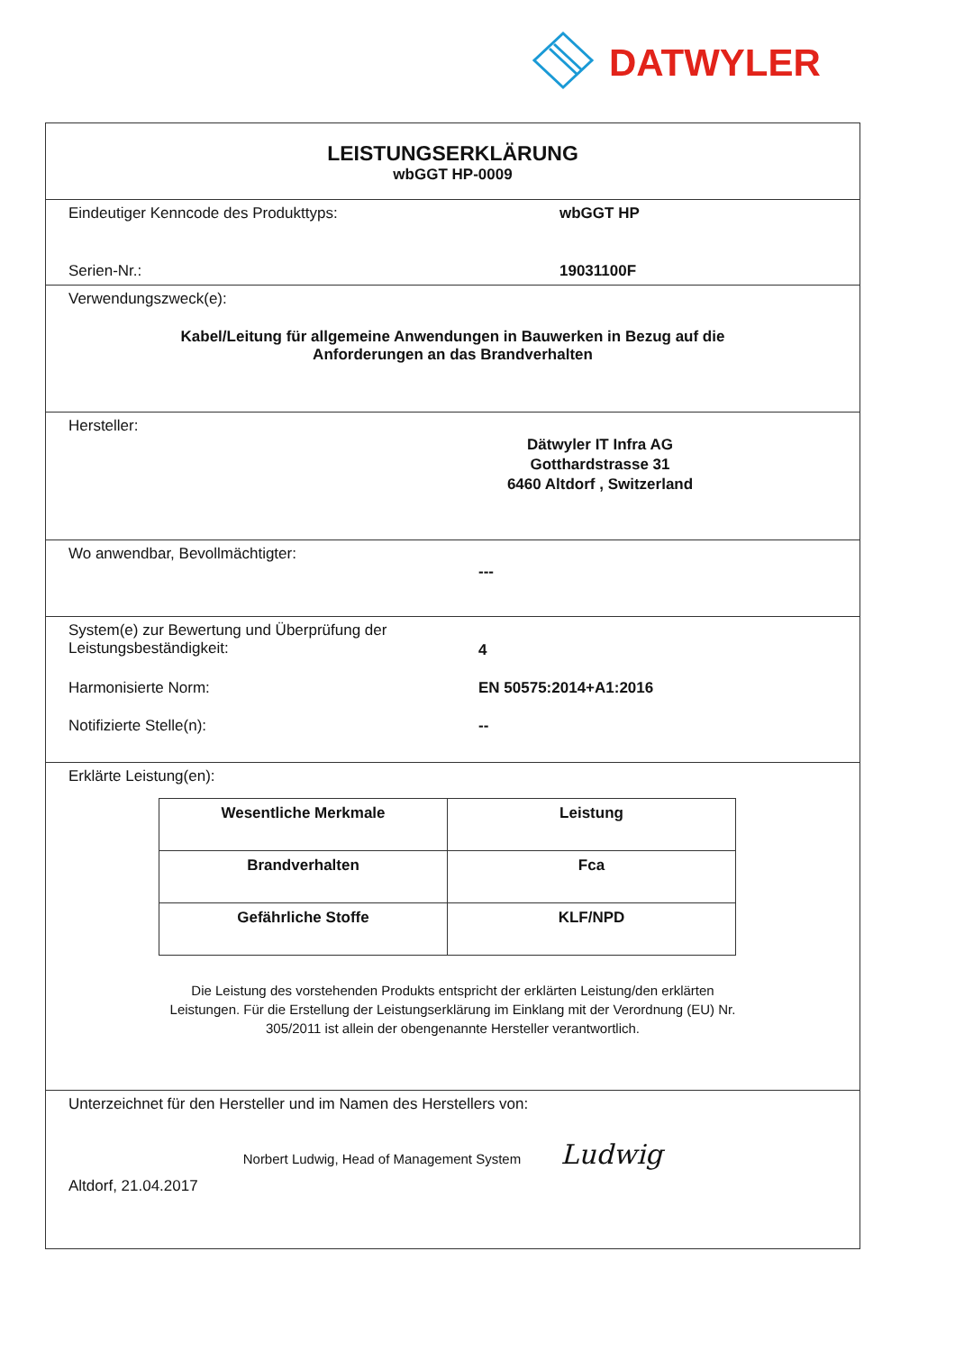DATWYLER
LEISTUNGSERKLÄRUNG
wbGGT HP-0009
Eindeutiger Kenncode des Produkttyps: wbGGT HP
Serien-Nr.: 19031100F
Verwendungszweck(e):
Kabel/Leitung für allgemeine Anwendungen in Bauwerken in Bezug auf die
Anforderungen an das Brandverhalten
Hersteller:
Dätwyler IT Infra AG
Gotthardstrasse 31
6460 Altdorf , Switzerland
Wo anwendbar, Bevollmächtigter:
---
System(e) zur Bewertung und Überprüfung der
Leistungsbeständigkeit:
4
Harmonisierte Norm: EN 50575:2014+A1:2016
Notifizierte Stelle(n): --
Erklärte Leistung(en):
| Wesentliche Merkmale | Leistung |
| --- | --- |
| Brandverhalten | Fca |
| Gefährliche Stoffe | KLF/NPD |
Die Leistung des vorstehenden Produkts entspricht der erklärten Leistung/den erklärten
Leistungen. Für die Erstellung der Leistungserklärung im Einklang mit der Verordnung (EU) Nr.
305/2011 ist allein der obengenannte Hersteller verantwortlich.
Unterzeichnet für den Hersteller und im Namen des Herstellers von:
Norbert Ludwig, Head of Management System Ludwig
Altdorf, 21.04.2017